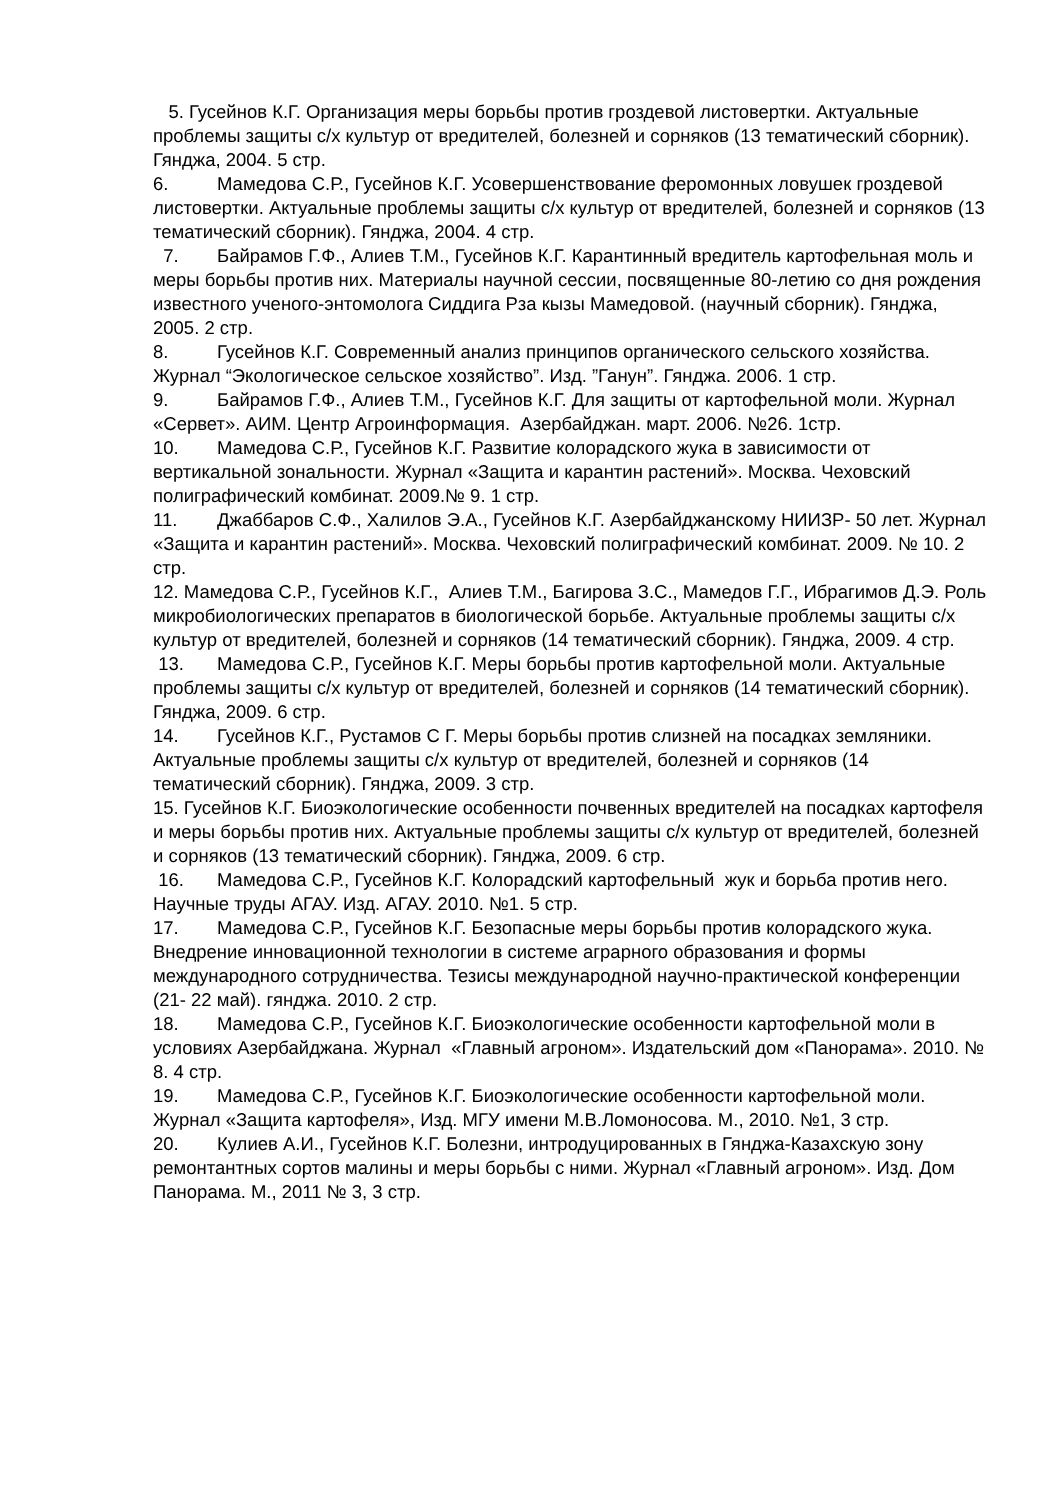5. Гусейнов К.Г. Организация меры борьбы против гроздевой листовертки. Актуальные проблемы защиты с/х культур от вредителей, болезней и сорняков (13 тематический сборник). Гянджа, 2004. 5 стр.
6. Мамедова С.Р., Гусейнов К.Г. Усовершенствование феромонных ловушек гроздевой листовертки. Актуальные проблемы защиты с/х культур от вредителей, болезней и сорняков (13 тематический сборник). Гянджа, 2004. 4 стр.
7. Байрамов Г.Ф., Алиев Т.М., Гусейнов К.Г. Карантинный вредитель картофельная моль и меры борьбы против них. Материалы научной сессии, посвященные 80-летию со дня рождения известного ученого-энтомолога Сиддига Рза кызы Мамедовой. (научный сборник). Гянджа, 2005. 2 стр.
8. Гусейнов К.Г. Современный анализ принципов органического сельского хозяйства. Журнал “Экологическое сельское хозяйство”. Изд. ”Ганун”. Гянджа. 2006. 1 стр.
9. Байрамов Г.Ф., Алиев Т.М., Гусейнов К.Г. Для защиты от картофельной моли. Журнал «Сервет». АИМ. Центр Агроинформация. Азербайджан. март. 2006. №26. 1стр.
10. Мамедова С.Р., Гусейнов К.Г. Развитие колорадского жука в зависимости от вертикальной зональности. Журнал «Защита и карантин растений». Москва. Чеховский полиграфический комбинат. 2009.№ 9. 1 стр.
11. Джаббаров С.Ф., Халилов Э.А., Гусейнов К.Г. Азербайджанскому НИИЗР- 50 лет. Журнал «Защита и карантин растений». Москва. Чеховский полиграфический комбинат. 2009. № 10. 2 стр.
12. Мамедова С.Р., Гусейнов К.Г., Алиев Т.М., Багирова З.С., Мамедов Г.Г., Ибрагимов Д.Э. Роль микробиологических препаратов в биологической борьбе. Актуальные проблемы защиты с/х культур от вредителей, болезней и сорняков (14 тематический сборник). Гянджа, 2009. 4 стр.
13. Мамедова С.Р., Гусейнов К.Г. Меры борьбы против картофельной моли. Актуальные проблемы защиты с/х культур от вредителей, болезней и сорняков (14 тематический сборник). Гянджа, 2009. 6 стр.
14. Гусейнов К.Г., Рустамов С Г. Меры борьбы против слизней на посадках земляники. Актуальные проблемы защиты с/х культур от вредителей, болезней и сорняков (14 тематический сборник). Гянджа, 2009. 3 стр.
15. Гусейнов К.Г. Биоэкологические особенности почвенных вредителей на посадках картофеля и меры борьбы против них. Актуальные проблемы защиты с/х культур от вредителей, болезней и сорняков (13 тематический сборник). Гянджа, 2009. 6 стр.
16. Мамедова С.Р., Гусейнов К.Г. Колорадский картофельный жук и борьба против него. Научные труды АГАУ. Изд. АГАУ. 2010. №1. 5 стр.
17. Мамедова С.Р., Гусейнов К.Г. Безопасные меры борьбы против колорадского жука. Внедрение инновационной технологии в системе аграрного образования и формы международного сотрудничества. Тезисы международной научно-практической конференции (21- 22 май). гянджа. 2010. 2 стр.
18. Мамедова С.Р., Гусейнов К.Г. Биоэкологические особенности картофельной моли в условиях Азербайджана. Журнал «Главный агроном». Издательский дом «Панорама». 2010. № 8. 4 стр.
19. Мамедова С.Р., Гусейнов К.Г. Биоэкологические особенности картофельной моли. Журнал «Защита картофеля», Изд. МГУ имени М.В.Ломоносова. М., 2010. №1, 3 стр.
20. Кулиев А.И., Гусейнов К.Г. Болезни, интродуцированных в Гянджа-Казахскую зону ремонтантных сортов малины и меры борьбы с ними. Журнал «Главный агроном». Изд. Дом Панорама. М., 2011 № 3, 3 стр.